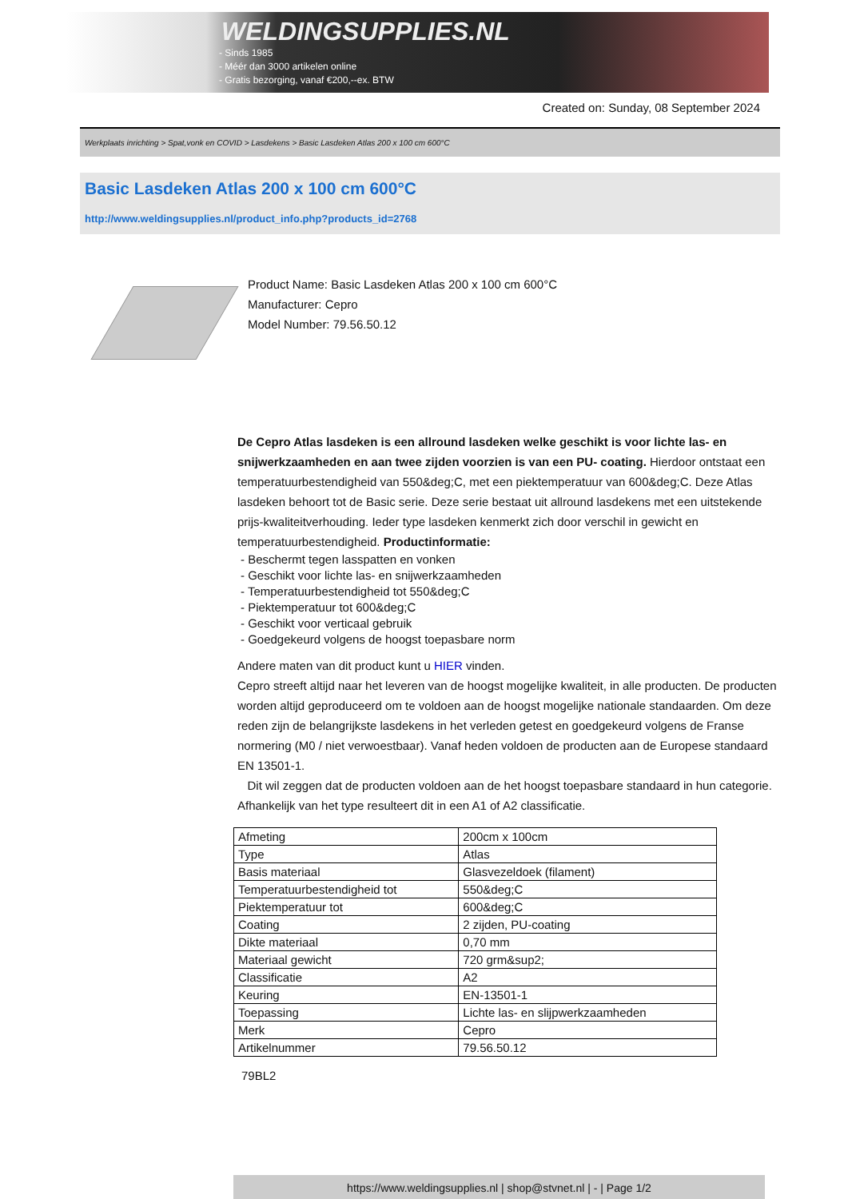WELDINGSUPPLIES.NL
- Sinds 1985
- Méér dan 3000 artikelen online
- Gratis bezorging, vanaf €200,--ex. BTW
Created on: Sunday, 08 September 2024
Werkplaats inrichting > Spat,vonk en COVID > Lasdekens > Basic Lasdeken Atlas 200 x 100 cm 600°C
Basic Lasdeken Atlas 200 x 100 cm 600°C
http://www.weldingsupplies.nl/product_info.php?products_id=2768
Product Name: Basic Lasdeken Atlas 200 x 100 cm 600°C
Manufacturer: Cepro
Model Number: 79.56.50.12
De Cepro Atlas lasdeken is een allround lasdeken welke geschikt is voor lichte las- en snijwerkzaamheden en aan twee zijden voorzien is van een PU- coating. Hierdoor ontstaat een temperatuurbestendigheid van 550&deg;C, met een piektemperatuur van 600&deg;C. Deze Atlas lasdeken behoort tot de Basic serie. Deze serie bestaat uit allround lasdekens met een uitstekende prijs-kwaliteitverhouding. Ieder type lasdeken kenmerkt zich door verschil in gewicht en temperatuurbestendigheid. Productinformatie:
- Beschermt tegen lasspatten en vonken
- Geschikt voor lichte las- en snijwerkzaamheden
- Temperatuurbestendigheid tot 550&deg;C
- Piektemperatuur tot 600&deg;C
- Geschikt voor verticaal gebruik
- Goedgekeurd volgens de hoogst toepasbare norm
Andere maten van dit product kunt u HIER vinden.
Cepro streeft altijd naar het leveren van de hoogst mogelijke kwaliteit, in alle producten. De producten worden altijd geproduceerd om te voldoen aan de hoogst mogelijke nationale standaarden. Om deze reden zijn de belangrijkste lasdekens in het verleden getest en goedgekeurd volgens de Franse normering (M0 / niet verwoestbaar). Vanaf heden voldoen de producten aan de Europese standaard EN 13501-1.
Dit wil zeggen dat de producten voldoen aan de het hoogst toepasbare standaard in hun categorie. Afhankelijk van het type resulteert dit in een A1 of A2 classificatie.
| Afmeting | 200cm x 100cm |
| Type | Atlas |
| Basis materiaal | Glasvezeldoek (filament) |
| Temperatuurbestendigheid tot | 550&deg;C |
| Piektemperatuur tot | 600&deg;C |
| Coating | 2 zijden, PU-coating |
| Dikte materiaal | 0,70 mm |
| Materiaal gewicht | 720 grm&sup2; |
| Classificatie | A2 |
| Keuring | EN-13501-1 |
| Toepassing | Lichte las- en slijpwerkzaamheden |
| Merk | Cepro |
| Artikelnummer | 79.56.50.12 |
79BL2
https://www.weldingsupplies.nl | shop@stvnet.nl | - | Page 1/2